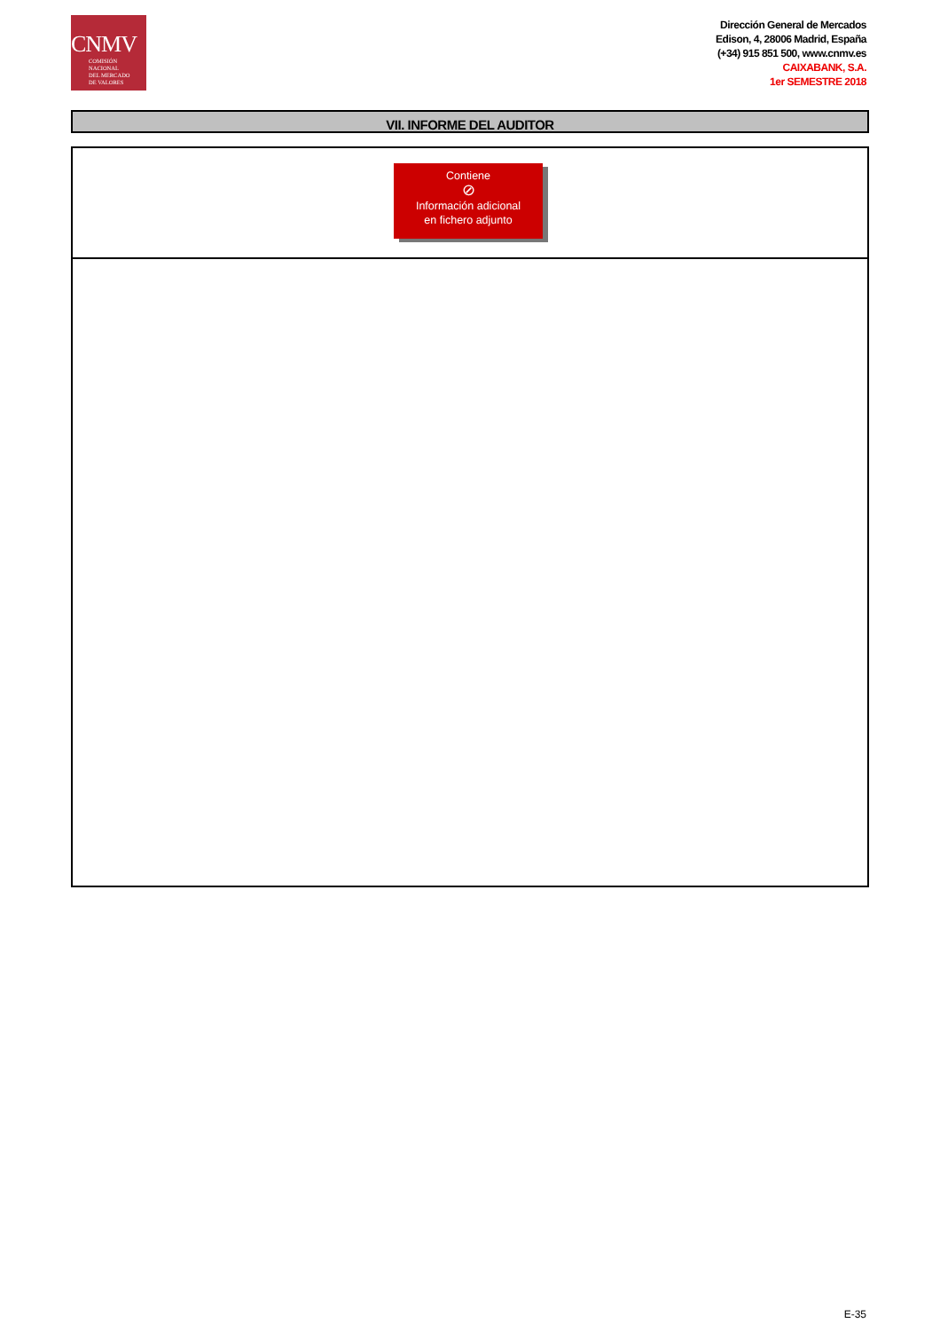CNMV
COMISIÓN
NACIONAL
DEL MERCADO
DE VALORES
Dirección General de Mercados
Edison, 4, 28006 Madrid, España
(+34) 915 851 500, www.cnmv.es
CAIXABANK, S.A.
1er SEMESTRE 2018
VII. INFORME DEL AUDITOR
Contiene
⊘
Información adicional
en fichero adjunto
E-35